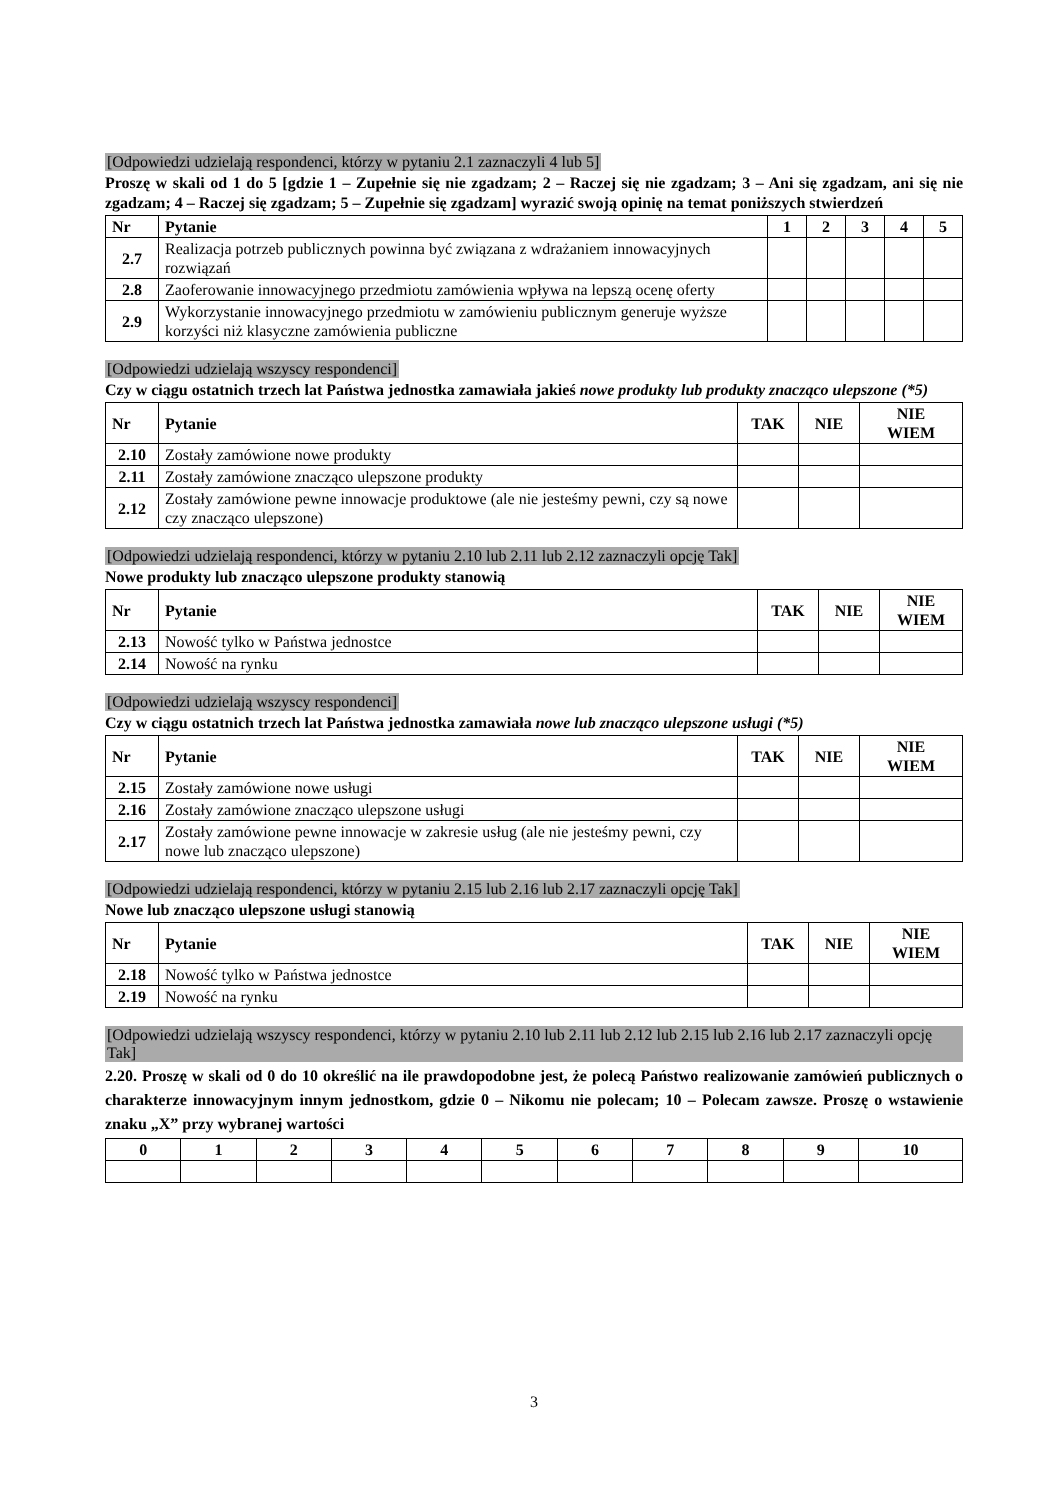[Odpowiedzi udzielają respondenci, którzy w pytaniu 2.1 zaznaczyli 4 lub 5]
Proszę w skali od 1 do 5 [gdzie 1 – Zupełnie się nie zgadzam; 2 – Raczej się nie zgadzam; 3 – Ani się zgadzam, ani się nie zgadzam; 4 – Raczej się zgadzam; 5 – Zupełnie się zgadzam] wyrazić swoją opinię na temat poniższych stwierdzeń
| Nr | Pytanie | 1 | 2 | 3 | 4 | 5 |
| --- | --- | --- | --- | --- | --- | --- |
| 2.7 | Realizacja potrzeb publicznych powinna być związana z wdrażaniem innowacyjnych rozwiązań | | | | | |
| 2.8 | Zaoferowanie innowacyjnego przedmiotu zamówienia wpływa na lepszą ocenę oferty | | | | | |
| 2.9 | Wykorzystanie innowacyjnego przedmiotu w zamówieniu publicznym generuje wyższe korzyści niż klasyczne zamówienia publiczne | | | | | |
[Odpowiedzi udzielają wszyscy respondenci]
Czy w ciągu ostatnich trzech lat Państwa jednostka zamawiała jakieś nowe produkty lub produkty znacząco ulepszone (*5)
| Nr | Pytanie | TAK | NIE | NIE WIEM |
| --- | --- | --- | --- | --- |
| 2.10 | Zostały zamówione nowe produkty | | | |
| 2.11 | Zostały zamówione znacząco ulepszone produkty | | | |
| 2.12 | Zostały zamówione pewne innowacje produktowe (ale nie jesteśmy pewni, czy są nowe czy znacząco ulepszone) | | | |
[Odpowiedzi udzielają respondenci, którzy w pytaniu 2.10 lub 2.11 lub 2.12 zaznaczyli opcję Tak]
Nowe produkty lub znacząco ulepszone produkty stanowią
| Nr | Pytanie | TAK | NIE | NIE WIEM |
| --- | --- | --- | --- | --- |
| 2.13 | Nowość tylko w Państwa jednostce | | | |
| 2.14 | Nowość na rynku | | | |
[Odpowiedzi udzielają wszyscy respondenci]
Czy w ciągu ostatnich trzech lat Państwa jednostka zamawiała nowe lub znacząco ulepszone usługi (*5)
| Nr | Pytanie | TAK | NIE | NIE WIEM |
| --- | --- | --- | --- | --- |
| 2.15 | Zostały zamówione nowe usługi | | | |
| 2.16 | Zostały zamówione znacząco ulepszone usługi | | | |
| 2.17 | Zostały zamówione pewne innowacje w zakresie usług (ale nie jesteśmy pewni, czy nowe lub znacząco ulepszone) | | | |
[Odpowiedzi udzielają respondenci, którzy w pytaniu 2.15 lub 2.16 lub 2.17 zaznaczyli opcję Tak]
Nowe lub znacząco ulepszone usługi stanowią
| Nr | Pytanie | TAK | NIE | NIE WIEM |
| --- | --- | --- | --- | --- |
| 2.18 | Nowość tylko w Państwa jednostce | | | |
| 2.19 | Nowość na rynku | | | |
[Odpowiedzi udzielają wszyscy respondenci, którzy w pytaniu 2.10 lub 2.11 lub 2.12 lub 2.15 lub 2.16 lub 2.17 zaznaczyli opcję Tak]
2.20. Proszę w skali od 0 do 10 określić na ile prawdopodobne jest, że polecą Państwo realizowanie zamówień publicznych o charakterze innowacyjnym innym jednostkom, gdzie 0 – Nikomu nie polecam; 10 – Polecam zawsze. Proszę o wstawienie znaku „X” przy wybranej wartości
| 0 | 1 | 2 | 3 | 4 | 5 | 6 | 7 | 8 | 9 | 10 |
3